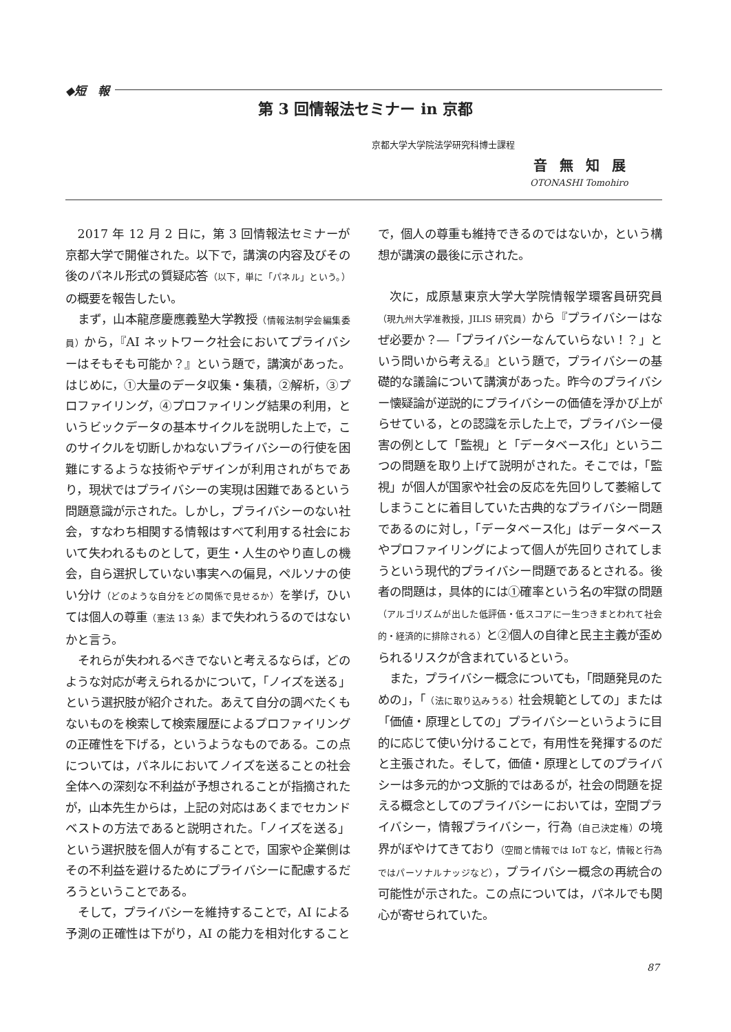◆短　報
第 3 回情報法セミナー in 京都
京都大学大学院法学研究科博士課程
音無知展
OTONASHI Tomohiro
2017 年 12 月 2 日に，第 3 回情報法セミナーが京都大学で開催された。以下で，講演の内容及びその後のパネル形式の質疑応答（以下，単に「パネル」という。）の概要を報告したい。
まず，山本龍彦慶應義塾大学教授（情報法制学会編集委員）から，『AI ネットワーク社会においてプライバシーはそもそも可能か？』という題で，講演があった。はじめに，①大量のデータ収集・集積，②解析，③プロファイリング，④プロファイリング結果の利用，というビックデータの基本サイクルを説明した上で，このサイクルを切断しかねないプライバシーの行使を困難にするような技術やデザインが利用されがちであり，現状ではプライバシーの実現は困難であるという問題意識が示された。しかし，プライバシーのない社会，すなわち相関する情報はすべて利用する社会において失われるものとして，更生・人生のやり直しの機会，自ら選択していない事実への偏見，ペルソナの使い分け（どのような自分をどの関係で見せるか）を挙げ，ひいては個人の尊重（憲法 13 条）まで失われうるのではないかと言う。
それらが失われるべきでないと考えるならば，どのような対応が考えられるかについて，「ノイズを送る」という選択肢が紹介された。あえて自分の調べたくもないものを検索して検索履歴によるプロファイリングの正確性を下げる，というようなものである。この点については，パネルにおいてノイズを送ることの社会全体への深刻な不利益が予想されることが指摘されたが，山本先生からは，上記の対応はあくまでセカンドベストの方法であると説明された。「ノイズを送る」という選択肢を個人が有することで，国家や企業側はその不利益を避けるためにプライバシーに配慮するだろうということである。
そして，プライバシーを維持することで，AI による予測の正確性は下がり，AI の能力を相対化することで，個人の尊重も維持できるのではないか，という構想が講演の最後に示された。
次に，成原慧東京大学大学院情報学環客員研究員（現九州大学准教授，JILIS 研究員）から『プライバシーはなぜ必要か？―「プライバシーなんていらない！？」という問いから考える』という題で，プライバシーの基礎的な議論について講演があった。昨今のプライバシー懐疑論が逆説的にプライバシーの価値を浮かび上がらせている，との認識を示した上で，プライバシー侵害の例として「監視」と「データベース化」という二つの問題を取り上げて説明がされた。そこでは，「監視」が個人が国家や社会の反応を先回りして萎縮してしまうことに着目していた古典的なプライバシー問題であるのに対し，「データベース化」はデータベースやプロファイリングによって個人が先回りされてしまうという現代的プライバシー問題であるとされる。後者の問題は，具体的には①確率という名の牢獄の問題（アルゴリズムが出した低評価・低スコアに一生つきまとわれて社会的・経済的に排除される）と②個人の自律と民主主義が歪められるリスクが含まれているという。
また，プライバシー概念についても，「問題発見のための」，「（法に取り込みうる）社会規範としての」または「価値・原理としての」プライバシーというように目的に応じて使い分けることで，有用性を発揮するのだと主張された。そして，価値・原理としてのプライバシーは多元的かつ文脈的ではあるが，社会の問題を捉える概念としてのプライバシーにおいては，空間プライバシー，情報プライバシー，行為（自己決定権）の境界がぼやけてきており（空間と情報では IoT など，情報と行為ではパーソナルナッジなど），プライバシー概念の再統合の可能性が示された。この点については，パネルでも関心が寄せられていた。
87